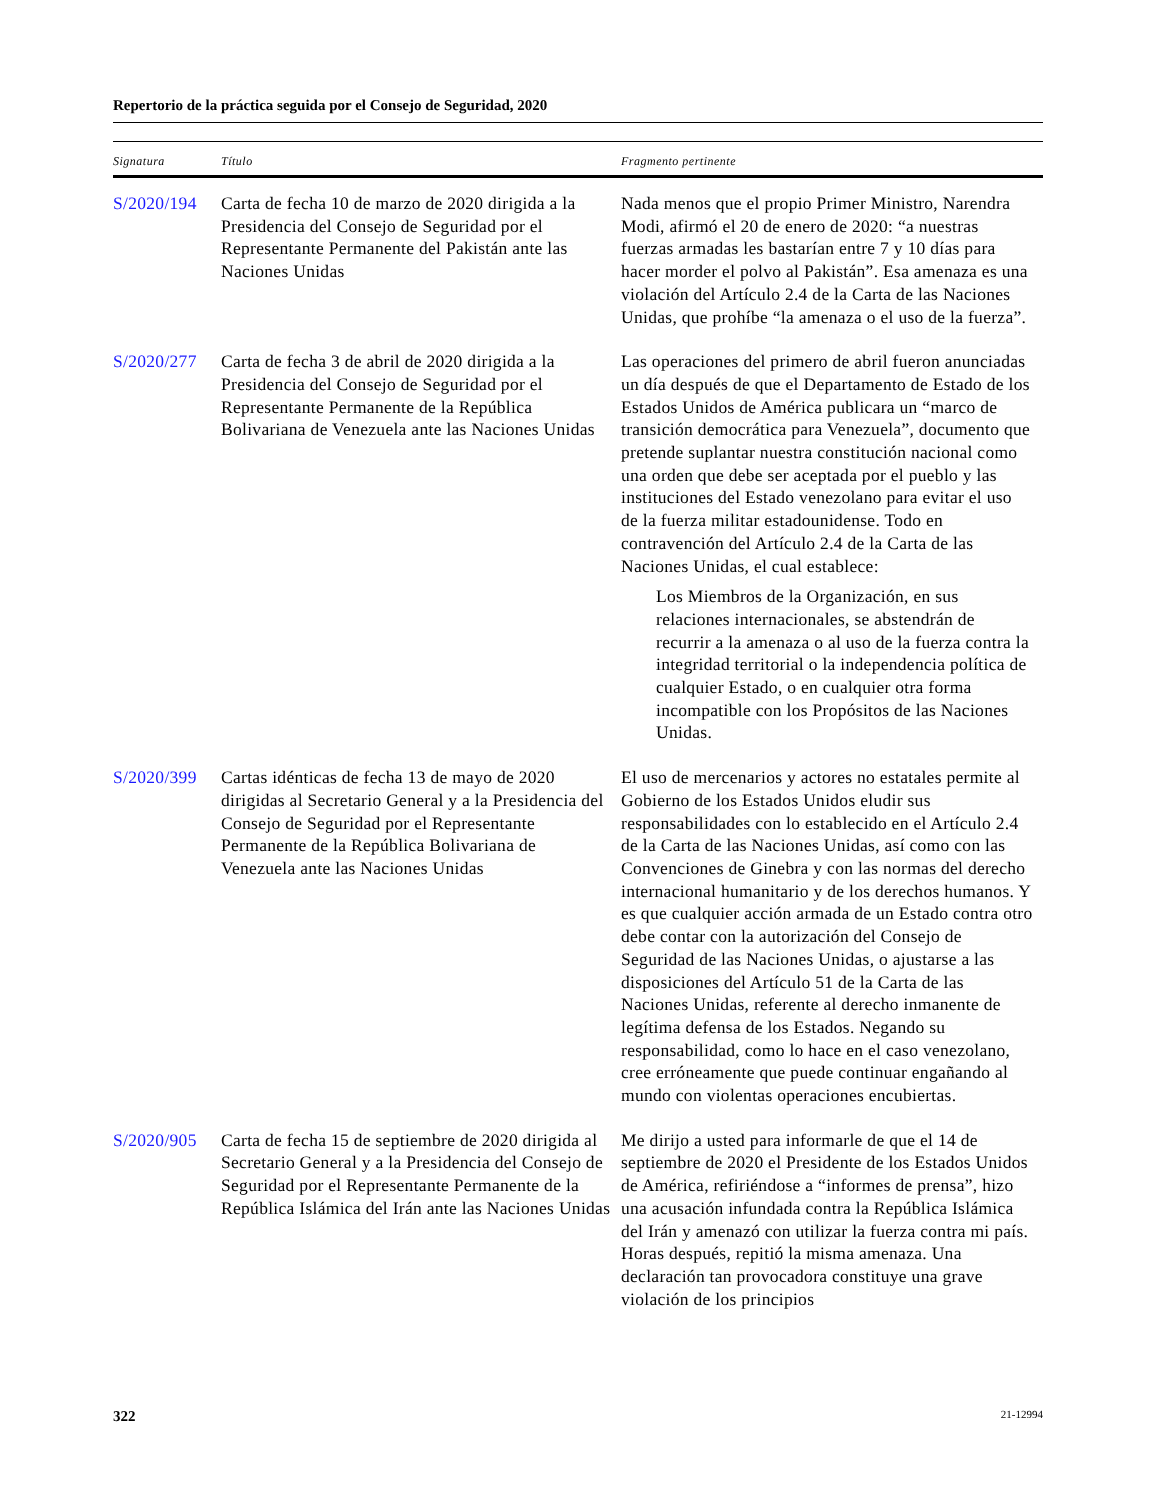Repertorio de la práctica seguida por el Consejo de Seguridad, 2020
| Signatura | Título | Fragmento pertinente |
| --- | --- | --- |
| S/2020/194 | Carta de fecha 10 de marzo de 2020 dirigida a la Presidencia del Consejo de Seguridad por el Representante Permanente del Pakistán ante las Naciones Unidas | Nada menos que el propio Primer Ministro, Narendra Modi, afirmó el 20 de enero de 2020: “a nuestras fuerzas armadas les bastarían entre 7 y 10 días para hacer morder el polvo al Pakistán”. Esa amenaza es una violación del Artículo 2.4 de la Carta de las Naciones Unidas, que prohíbe “la amenaza o el uso de la fuerza”. |
| S/2020/277 | Carta de fecha 3 de abril de 2020 dirigida a la Presidencia del Consejo de Seguridad por el Representante Permanente de la República Bolivariana de Venezuela ante las Naciones Unidas | Las operaciones del primero de abril fueron anunciadas un día después de que el Departamento de Estado de los Estados Unidos de América publicara un “marco de transición democrática para Venezuela”, documento que pretende suplantar nuestra constitución nacional como una orden que debe ser aceptada por el pueblo y las instituciones del Estado venezolano para evitar el uso de la fuerza militar estadounidense. Todo en contravención del Artículo 2.4 de la Carta de las Naciones Unidas, el cual establece: Los Miembros de la Organización, en sus relaciones internacionales, se abstendrán de recurrir a la amenaza o al uso de la fuerza contra la integridad territorial o la independencia política de cualquier Estado, o en cualquier otra forma incompatible con los Propósitos de las Naciones Unidas. |
| S/2020/399 | Cartas idénticas de fecha 13 de mayo de 2020 dirigidas al Secretario General y a la Presidencia del Consejo de Seguridad por el Representante Permanente de la República Bolivariana de Venezuela ante las Naciones Unidas | El uso de mercenarios y actores no estatales permite al Gobierno de los Estados Unidos eludir sus responsabilidades con lo establecido en el Artículo 2.4 de la Carta de las Naciones Unidas, así como con las Convenciones de Ginebra y con las normas del derecho internacional humanitario y de los derechos humanos. Y es que cualquier acción armada de un Estado contra otro debe contar con la autorización del Consejo de Seguridad de las Naciones Unidas, o ajustarse a las disposiciones del Artículo 51 de la Carta de las Naciones Unidas, referente al derecho inmanente de legítima defensa de los Estados. Negando su responsabilidad, como lo hace en el caso venezolano, cree erróneamente que puede continuar engañando al mundo con violentas operaciones encubiertas. |
| S/2020/905 | Carta de fecha 15 de septiembre de 2020 dirigida al Secretario General y a la Presidencia del Consejo de Seguridad por el Representante Permanente de la República Islámica del Irán ante las Naciones Unidas | Me dirijo a usted para informarle de que el 14 de septiembre de 2020 el Presidente de los Estados Unidos de América, refiriéndose a “informes de prensa”, hizo una acusación infundada contra la República Islámica del Irán y amenazó con utilizar la fuerza contra mi país. Horas después, repitió la misma amenaza. Una declaración tan provocadora constituye una grave violación de los principios |
322 21-12994